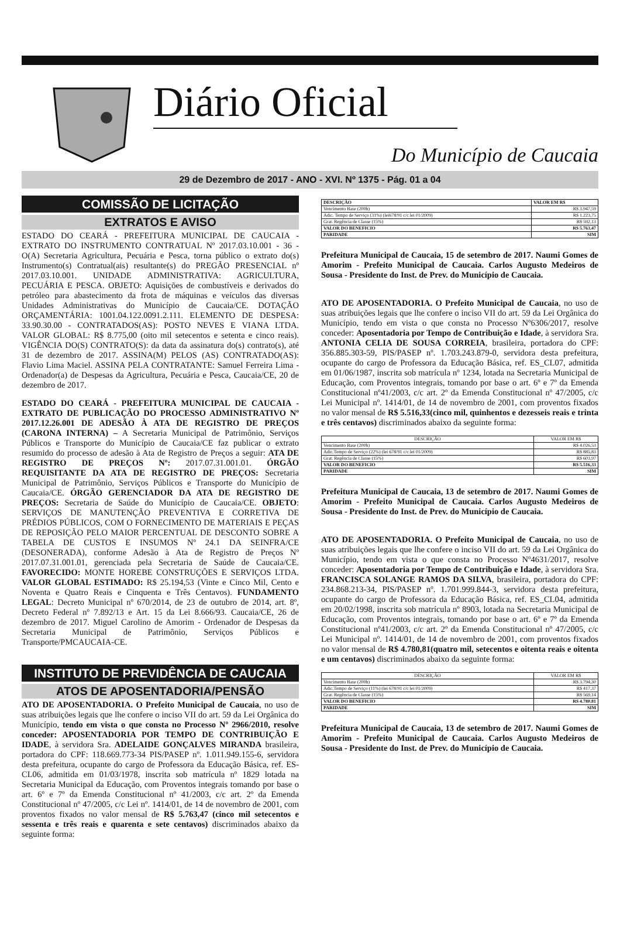Diário Oficial
Do Município de Caucaia
29 de Dezembro de 2017 - ANO - XVI. Nº 1375 - Pág. 01 a 04
COMISSÃO DE LICITAÇÃO
EXTRATOS E AVISO
ESTADO DO CEARÁ - PREFEITURA MUNICIPAL DE CAUCAIA - EXTRATO DO INSTRUMENTO CONTRATUAL Nº 2017.03.10.001 - 36 - O(A) Secretaria Agricultura, Pecuária e Pesca, torna público o extrato do(s) Instrumento(s) Contratual(ais) resultante(s) do PREGÃO PRESENCIAL nº 2017.03.10.001. UNIDADE ADMINISTRATIVA: AGRICULTURA, PECUÁRIA E PESCA. OBJETO: Aquisições de combustíveis e derivados do petróleo para abastecimento da frota de máquinas e veículos das diversas Unidades Administrativas do Município de Caucaia/CE. DOTAÇÃO ORÇAMENTÁRIA: 1001.04.122.0091.2.111. ELEMENTO DE DESPESA: 33.90.30.00 - CONTRATADOS(AS): POSTO NEVES E VIANA LTDA. VALOR GLOBAL: R$ 8.775,00 (oito mil setecentos e setenta e cinco reais). VIGÊNCIA DO(S) CONTRATO(S): da data da assinatura do(s) contrato(s), até 31 de dezembro de 2017. ASSINA(M) PELOS (AS) CONTRATADO(AS): Flavio Lima Maciel. ASSINA PELA CONTRATANTE: Samuel Ferreira Lima - Ordenador(a) de Despesas da Agricultura, Pecuária e Pesca, Caucaia/CE, 20 de dezembro de 2017.
ESTADO DO CEARÁ - PREFEITURA MUNICIPAL DE CAUCAIA - EXTRATO DE PUBLICAÇÃO DO PROCESSO ADMINISTRATIVO Nº 2017.12.26.001 DE ADESÃO À ATA DE REGISTRO DE PREÇOS (CARONA INTERNA) – A Secretaria Municipal de Patrimônio, Serviços Públicos e Transporte do Município de Caucaia/CE faz publicar o extrato resumido do processo de adesão à Ata de Registro de Preços a seguir: ATA DE REGISTRO DE PREÇOS Nº: 2017.07.31.001.01. ÓRGÃO REQUISITANTE DA ATA DE REGISTRO DE PREÇOS: Secretaria Municipal de Patrimônio, Serviços Públicos e Transporte do Município de Caucaia/CE. ÓRGÃO GERENCIADOR DA ATA DE REGISTRO DE PREÇOS: Secretaria de Saúde do Município de Caucaia/CE. OBJETO: SERVIÇOS DE MANUTENÇÃO PREVENTIVA E CORRETIVA DE PRÉDIOS PÚBLICOS, COM O FORNECIMENTO DE MATERIAIS E PEÇAS DE REPOSIÇÃO PELO MAIOR PERCENTUAL DE DESCONTO SOBRE A TABELA DE CUSTOS E INSUMOS Nº 24.1 DA SEINFRA/CE (DESONERADA), conforme Adesão à Ata de Registro de Preços Nº 2017.07.31.001.01, gerenciada pela Secretaria de Saúde de Caucaia/CE. FAVORECIDO: MONTE HOREBE CONSTRUÇÕES E SERVIÇOS LTDA. VALOR GLOBAL ESTIMADO: R$ 25.194,53 (Vinte e Cinco Mil, Cento e Noventa e Quatro Reais e Cinquenta e Três Centavos). FUNDAMENTO LEGAL: Decreto Municipal nº 670/2014, de 23 de outubro de 2014, art. 8º, Decreto Federal nº 7.892/13 e Art. 15 da Lei 8.666/93. Caucaia/CE, 26 de dezembro de 2017. Miguel Carolino de Amorim - Ordenador de Despesas da Secretaria Municipal de Patrimônio, Serviços Públicos e Transporte/PMCAUCAIA-CE.
INSTITUTO DE PREVIDÊNCIA DE CAUCAIA
ATOS DE APOSENTADORIA/PENSÃO
ATO DE APOSENTADORIA. O Prefeito Municipal de Caucaia, no uso de suas atribuições legais que lhe confere o inciso VII do art. 59 da Lei Orgânica do Município, tendo em vista o que consta no Processo Nº 2966/2010, resolve conceder: APOSENTADORIA POR TEMPO DE CONTRIBUIÇÃO E IDADE, à servidora Sra. ADELAIDE GONÇALVES MIRANDA brasileira, portadora do CPF: 118.669.773-34 PIS/PASEP nº. 1.011.949.155-6, servidora desta prefeitura, ocupante do cargo de Professora da Educação Básica, ref. ES-CL06, admitida em 01/03/1978, inscrita sob matrícula nº 1829 lotada na Secretaria Municipal da Educação, com Proventos integrais tomando por base o art. 6º e 7º da Emenda Constitucional nº 41/2003, c/c art. 2º da Emenda Constitucional nº 47/2005, c/c Lei nº. 1414/01, de 14 de novembro de 2001, com proventos fixados no valor mensal de R$ 5.763,47 (cinco mil setecentos e sessenta e três reais e quarenta e sete centavos) discriminados abaixo da seguinte forma:
| DESCRIÇÃO | VALOR EM R$ |
| --- | --- |
| Vencimento Base (200h) | R$ 3.947,59 |
| Adic. Tempo de Serviço (31%) (lei678/91 c/c lei 01/2009) | R$ 1.223,75 |
| Grat. Regência de Classe (15%) | R$ 592,13 |
| VALOR DO BENEFICIO | R$ 5.763,47 |
| PARIDADE | SIM |
Prefeitura Municipal de Caucaia, 15 de setembro de 2017. Naumi Gomes de Amorim - Prefeito Municipal de Caucaia. Carlos Augusto Medeiros de Sousa - Presidente do Inst. de Prev. do Município de Caucaia.
ATO DE APOSENTADORIA. O Prefeito Municipal de Caucaia, no uso de suas atribuições legais que lhe confere o inciso VII do art. 59 da Lei Orgânica do Município, tendo em vista o que consta no Processo Nº6306/2017, resolve conceder: Aposentadoria por Tempo de Contribuição e Idade, à servidora Sra. ANTONIA CELIA DE SOUSA CORREIA, brasileira, portadora do CPF: 356.885.303-59, PIS/PASEP nº. 1.703.243.879-0, servidora desta prefeitura, ocupante do cargo de Professora da Educação Básica, ref. ES_CL07, admitida em 01/06/1987, inscrita sob matrícula nº 1234, lotada na Secretaria Municipal de Educação, com Proventos integrais, tomando por base o art. 6º e 7º da Emenda Constitucional nº41/2003, c/c art. 2º da Emenda Constitucional nº 47/2005, c/c Lei Municipal nº. 1414/01, de 14 de novembro de 2001, com proventos fixados no valor mensal de R$ 5.516,33(cinco mil, quinhentos e dezesseis reais e trinta e três centavos) discriminados abaixo da seguinte forma:
| DESCRIÇÃO | VALOR EM R$ |
| Vencimento Base (200h) | R$ 4.026,53 |
| Adic.Tempo de Serviço (22%) (lei 678/91 c/c lei 01/2009) | R$ 885,83 |
| Grat. Regência de Classe (15%) | R$ 603,97 |
| VALOR DO BENEFICIO | R$ 5.516,33 |
| PARIDADE | SIM |
Prefeitura Municipal de Caucaia, 13 de setembro de 2017. Naumi Gomes de Amorim - Prefeito Municipal de Caucaia. Carlos Augusto Medeiros de Sousa - Presidente do Inst. de Prev. do Município de Caucaia.
ATO DE APOSENTADORIA. O Prefeito Municipal de Caucaia, no uso de suas atribuições legais que lhe confere o inciso VII do art. 59 da Lei Orgânica do Município, tendo em vista o que consta no Processo Nº4631/2017, resolve conceder: Aposentadoria por Tempo de Contribuição e Idade, à servidora Sra. FRANCISCA SOLANGE RAMOS DA SILVA, brasileira, portadora do CPF: 234.868.213-34, PIS/PASEP nº. 1.701.999.844-3, servidora desta prefeitura, ocupante do cargo de Professora da Educação Básica, ref. ES_CL04, admitida em 20/02/1998, inscrita sob matrícula nº 8903, lotada na Secretaria Municipal de Educação, com Proventos integrais, tomando por base o art. 6º e 7º da Emenda Constitucional nº41/2003, c/c art. 2º da Emenda Constitucional nº 47/2005, c/c Lei Municipal nº. 1414/01, de 14 de novembro de 2001, com proventos fixados no valor mensal de R$ 4.780,81(quatro mil, setecentos e oitenta reais e oitenta e um centavos) discriminados abaixo da seguinte forma:
| DESCRIÇÃO | VALOR EM R$ |
| Vencimento Base (200h) | R$ 3.794,30 |
| Adic.Tempo de Serviço (11%) (lei 678/91 c/c lei 01/2009) | R$ 417,37 |
| Grat. Regência de Classe (15%) | R$ 569,14 |
| VALOR DO BENEFICIO | R$ 4.780,81 |
| PARIDADE | SIM |
Prefeitura Municipal de Caucaia, 13 de setembro de 2017. Naumi Gomes de Amorim - Prefeito Municipal de Caucaia. Carlos Augusto Medeiros de Sousa - Presidente do Inst. de Prev. do Município de Caucaia.